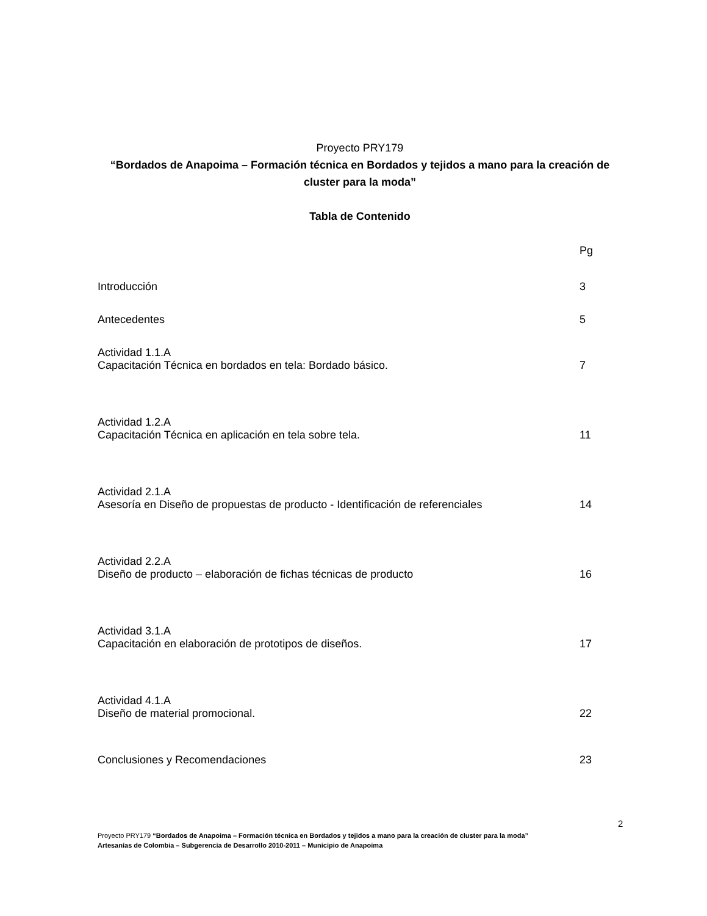Proyecto PRY179
“Bordados de Anapoima – Formación técnica en Bordados y tejidos a mano para la creación de cluster para la moda”
Tabla de Contenido
Pg
Introducción 3
Antecedentes 5
Actividad 1.1.A
Capacitación Técnica en bordados en tela: Bordado básico. 7
Actividad 1.2.A
Capacitación Técnica en aplicación en tela sobre tela. 11
Actividad 2.1.A
Asesoría en Diseño de propuestas de producto - Identificación de referenciales 14
Actividad 2.2.A
Diseño de producto – elaboración de fichas técnicas de producto 16
Actividad 3.1.A
Capacitación en elaboración de prototipos de diseños. 17
Actividad 4.1.A
Diseño de material promocional. 22
Conclusiones y Recomendaciones 23
2
Proyecto PRY179 “Bordados de Anapoima – Formación técnica en Bordados y tejidos a mano para la creación de cluster para la moda”
Artesanías de Colombia – Subgerencia de Desarrollo 2010-2011 – Municipio de Anapoima